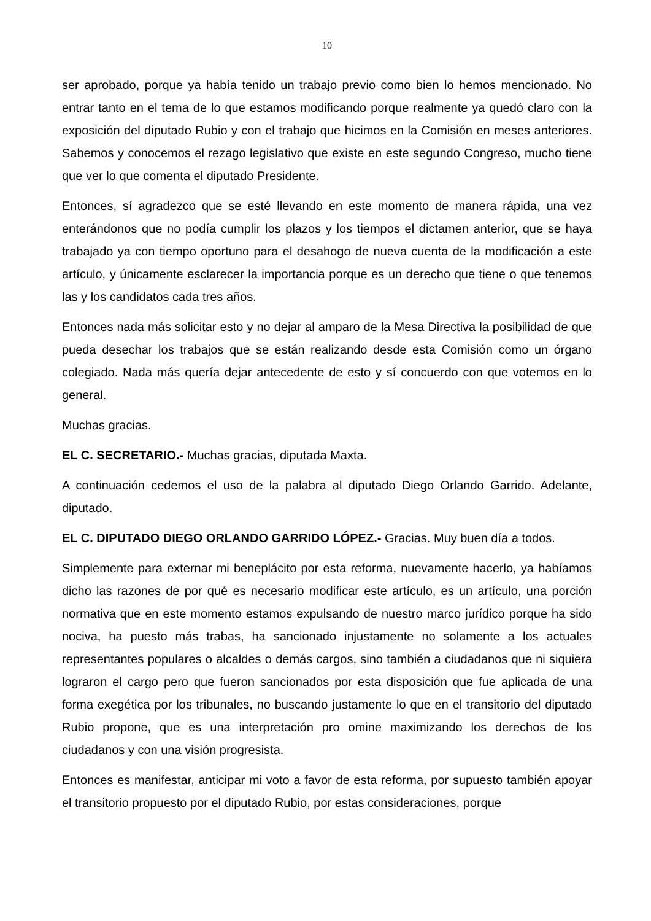10
ser aprobado, porque ya había tenido un trabajo previo como bien lo hemos mencionado. No entrar tanto en el tema de lo que estamos modificando porque realmente ya quedó claro con la exposición del diputado Rubio y con el trabajo que hicimos en la Comisión en meses anteriores. Sabemos y conocemos el rezago legislativo que existe en este segundo Congreso, mucho tiene que ver lo que comenta el diputado Presidente.
Entonces, sí agradezco que se esté llevando en este momento de manera rápida, una vez enterándonos que no podía cumplir los plazos y los tiempos el dictamen anterior, que se haya trabajado ya con tiempo oportuno para el desahogo de nueva cuenta de la modificación a este artículo, y únicamente esclarecer la importancia porque es un derecho que tiene o que tenemos las y los candidatos cada tres años.
Entonces nada más solicitar esto y no dejar al amparo de la Mesa Directiva la posibilidad de que pueda desechar los trabajos que se están realizando desde esta Comisión como un órgano colegiado. Nada más quería dejar antecedente de esto y sí concuerdo con que votemos en lo general.
Muchas gracias.
EL C. SECRETARIO.- Muchas gracias, diputada Maxta.
A continuación cedemos el uso de la palabra al diputado Diego Orlando Garrido. Adelante, diputado.
EL C. DIPUTADO DIEGO ORLANDO GARRIDO LÓPEZ.- Gracias. Muy buen día a todos.
Simplemente para externar mi beneplácito por esta reforma, nuevamente hacerlo, ya habíamos dicho las razones de por qué es necesario modificar este artículo, es un artículo, una porción normativa que en este momento estamos expulsando de nuestro marco jurídico porque ha sido nociva, ha puesto más trabas, ha sancionado injustamente no solamente a los actuales representantes populares o alcaldes o demás cargos, sino también a ciudadanos que ni siquiera lograron el cargo pero que fueron sancionados por esta disposición que fue aplicada de una forma exegética por los tribunales, no buscando justamente lo que en el transitorio del diputado Rubio propone, que es una interpretación pro omine maximizando los derechos de los ciudadanos y con una visión progresista.
Entonces es manifestar, anticipar mi voto a favor de esta reforma, por supuesto también apoyar el transitorio propuesto por el diputado Rubio, por estas consideraciones, porque